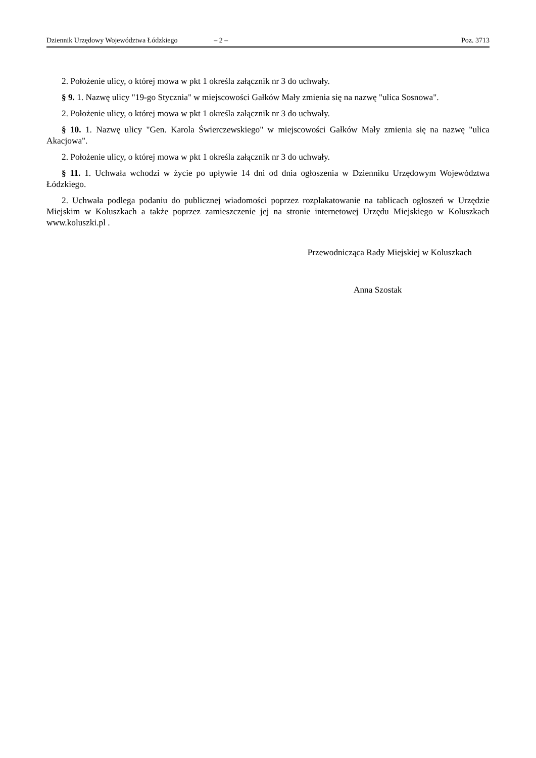Dziennik Urzędowy Województwa Łódzkiego – 2 – Poz. 3713
2. Położenie ulicy, o której mowa w pkt 1 określa załącznik nr 3 do uchwały.
§ 9. 1. Nazwę ulicy "19-go Stycznia" w miejscowości Gałków Mały zmienia się na nazwę "ulica Sosnowa".
2. Położenie ulicy, o której mowa w pkt 1 określa załącznik nr 3 do uchwały.
§ 10. 1. Nazwę ulicy "Gen. Karola Świerczewskiego" w miejscowości Gałków Mały zmienia się na nazwę "ulica Akacjowa".
2. Położenie ulicy, o której mowa w pkt 1 określa załącznik nr 3 do uchwały.
§ 11. 1. Uchwała wchodzi w życie po upływie 14 dni od dnia ogłoszenia w Dzienniku Urzędowym Województwa Łódzkiego.
2. Uchwała podlega podaniu do publicznej wiadomości poprzez rozplakatowanie na tablicach ogłoszeń w Urzędzie Miejskim w Koluszkach a także poprzez zamieszczenie jej na stronie internetowej Urzędu Miejskiego w Koluszkach www.koluszki.pl .
Przewodnicząca Rady Miejskiej w Koluszkach
Anna Szostak